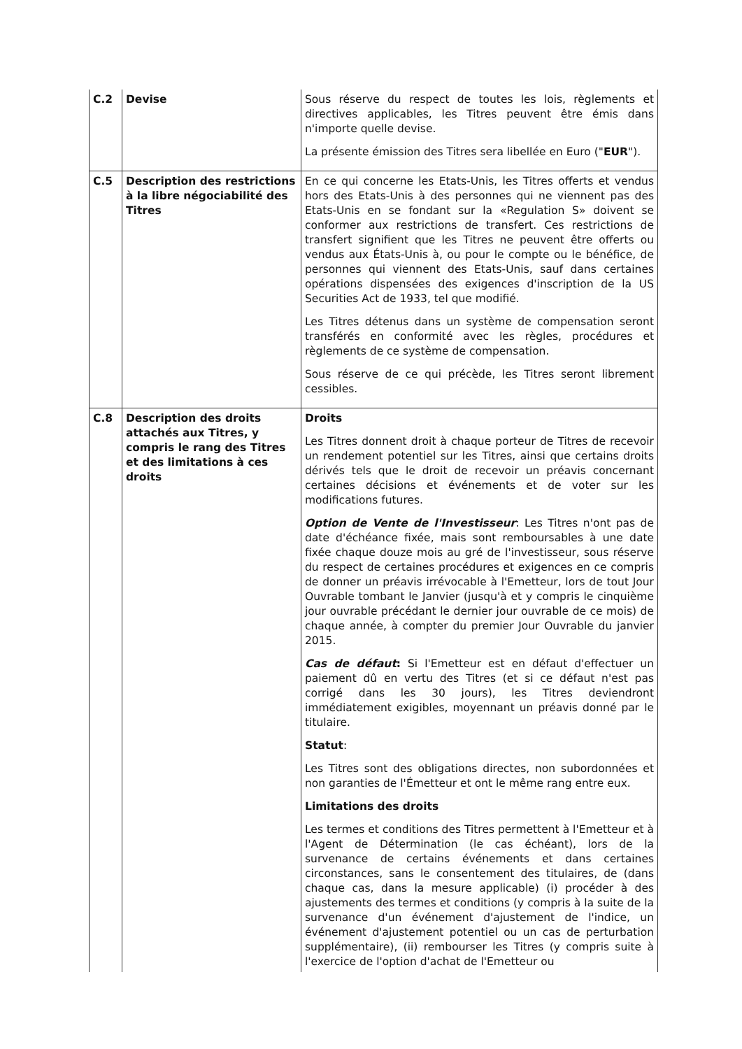| C.2 | Devise | Sous réserve du respect de toutes les lois, règlements et directives applicables, les Titres peuvent être émis dans n'importe quelle devise. La présente émission des Titres sera libellée en Euro (" EUR "). |
| C.5 | Description des restrictions à la libre négociabilité des Titres | En ce qui concerne les Etats-Unis, les Titres offerts et vendus hors des Etats-Unis à des personnes qui ne viennent pas des Etats-Unis en se fondant sur la «Regulation S» doivent se conformer aux restrictions de transfert. Ces restrictions de transfert signifient que les Titres ne peuvent être offerts ou vendus aux États-Unis à, ou pour le compte ou le bénéfice, de personnes qui viennent des Etats-Unis, sauf dans certaines opérations dispensées des exigences d'inscription de la US Securities Act de 1933, tel que modifié. Les Titres détenus dans un système de compensation seront transférés en conformité avec les règles, procédures et règlements de ce système de compensation. Sous réserve de ce qui précède, les Titres seront librement cessibles. |
| C.8 | Description des droits attachés aux Titres, y compris le rang des Titres et des limitations à ces droits | Droits Les Titres donnent droit à chaque porteur de Titres de recevoir un rendement potentiel sur les Titres, ainsi que certains droits dérivés tels que le droit de recevoir un préavis concernant certaines décisions et événements et de voter sur les modifications futures. Option de Vente de l'Investisseur : Les Titres n'ont pas de date d'échéance fixée, mais sont remboursables à une date fixée chaque douze mois au gré de l'investisseur, sous réserve du respect de certaines procédures et exigences en ce compris de donner un préavis irrévocable à l'Emetteur, lors de tout Jour Ouvrable tombant le Janvier (jusqu'à et y compris le cinquième jour ouvrable précédant le dernier jour ouvrable de ce mois) de chaque année, à compter du premier Jour Ouvrable du janvier 2015. Cas de défaut : Si l'Emetteur est en défaut d'effectuer un paiement dû en vertu des Titres (et si ce défaut n'est pas corrigé dans les 30 jours), les Titres deviendront immédiatement exigibles, moyennant un préavis donné par le titulaire. Statut : Les Titres sont des obligations directes, non subordonnées et non garanties de l'Émetteur et ont le même rang entre eux. Limitations des droits Les termes et conditions des Titres permettent à l'Emetteur et à l'Agent de Détermination (le cas échéant), lors de la survenance de certains événements et dans certaines circonstances, sans le consentement des titulaires, de (dans chaque cas, dans la mesure applicable) (i) procéder à des ajustements des termes et conditions (y compris à la suite de la survenance d'un événement d'ajustement de l'indice, un événement d'ajustement potentiel ou un cas de perturbation supplémentaire), (ii) rembourser les Titres (y compris suite à l'exercice de l'option d'achat de l'Emetteur ou |